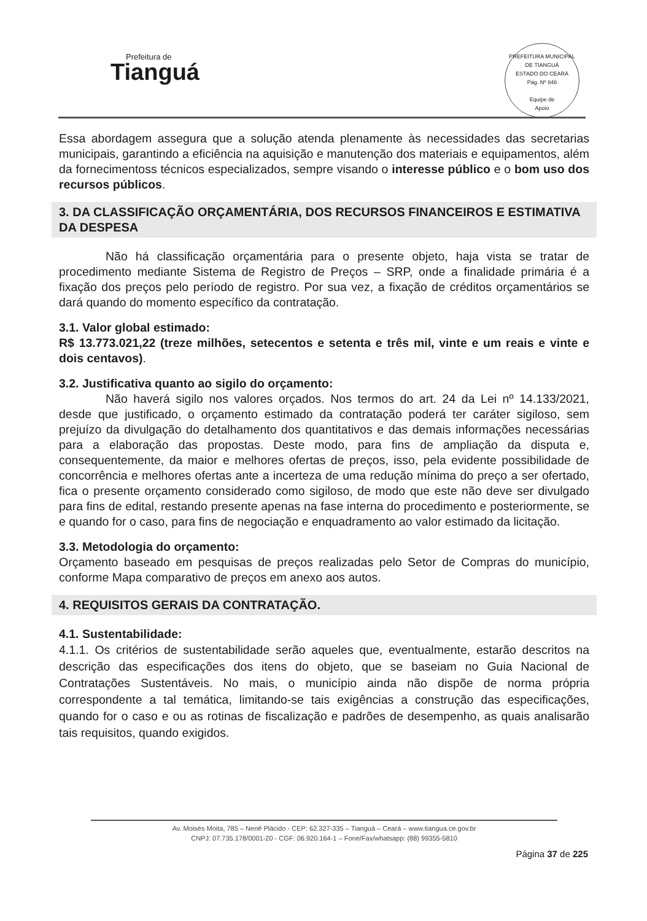Prefeitura de
Tianguá
PREFEITURA MUNICIPAL DE TIANGUÁ
ESTADO DO CEARÁ
Pág. Nº 846
Equipe de
Apoio
Essa abordagem assegura que a solução atenda plenamente às necessidades das secretarias municipais, garantindo a eficiência na aquisição e manutenção dos materiais e equipamentos, além da fornecimentoss técnicos especializados, sempre visando o interesse público e o bom uso dos recursos públicos.
3. DA CLASSIFICAÇÃO ORÇAMENTÁRIA, DOS RECURSOS FINANCEIROS E ESTIMATIVA DA DESPESA
Não há classificação orçamentária para o presente objeto, haja vista se tratar de procedimento mediante Sistema de Registro de Preços – SRP, onde a finalidade primária é a fixação dos preços pelo período de registro. Por sua vez, a fixação de créditos orçamentários se dará quando do momento específico da contratação.
3.1. Valor global estimado:
R$ 13.773.021,22 (treze milhões, setecentos e setenta e três mil, vinte e um reais e vinte e dois centavos).
3.2. Justificativa quanto ao sigilo do orçamento:
Não haverá sigilo nos valores orçados. Nos termos do art. 24 da Lei nº 14.133/2021, desde que justificado, o orçamento estimado da contratação poderá ter caráter sigiloso, sem prejuízo da divulgação do detalhamento dos quantitativos e das demais informações necessárias para a elaboração das propostas. Deste modo, para fins de ampliação da disputa e, consequentemente, da maior e melhores ofertas de preços, isso, pela evidente possibilidade de concorrência e melhores ofertas ante a incerteza de uma redução mínima do preço a ser ofertado, fica o presente orçamento considerado como sigiloso, de modo que este não deve ser divulgado para fins de edital, restando presente apenas na fase interna do procedimento e posteriormente, se e quando for o caso, para fins de negociação e enquadramento ao valor estimado da licitação.
3.3. Metodologia do orçamento:
Orçamento baseado em pesquisas de preços realizadas pelo Setor de Compras do município, conforme Mapa comparativo de preços em anexo aos autos.
4. REQUISITOS GERAIS DA CONTRATAÇÃO.
4.1. Sustentabilidade:
4.1.1. Os critérios de sustentabilidade serão aqueles que, eventualmente, estarão descritos na descrição das especificações dos itens do objeto, que se baseiam no Guia Nacional de Contratações Sustentáveis. No mais, o município ainda não dispõe de norma própria correspondente a tal temática, limitando-se tais exigências a construção das especificações, quando for o caso e ou as rotinas de fiscalização e padrões de desempenho, as quais analisarão tais requisitos, quando exigidos.
Av. Moisés Moita, 785 – Nenê Plácido - CEP: 62.327-335 – Tianguá – Ceará – www.tiangua.ce.gov.br
CNPJ: 07.735.178/0001-20 - CGF: 06.920.164-1 – Fone/Fax/whatsapp: (88) 99355-5810
Página 37 de 225